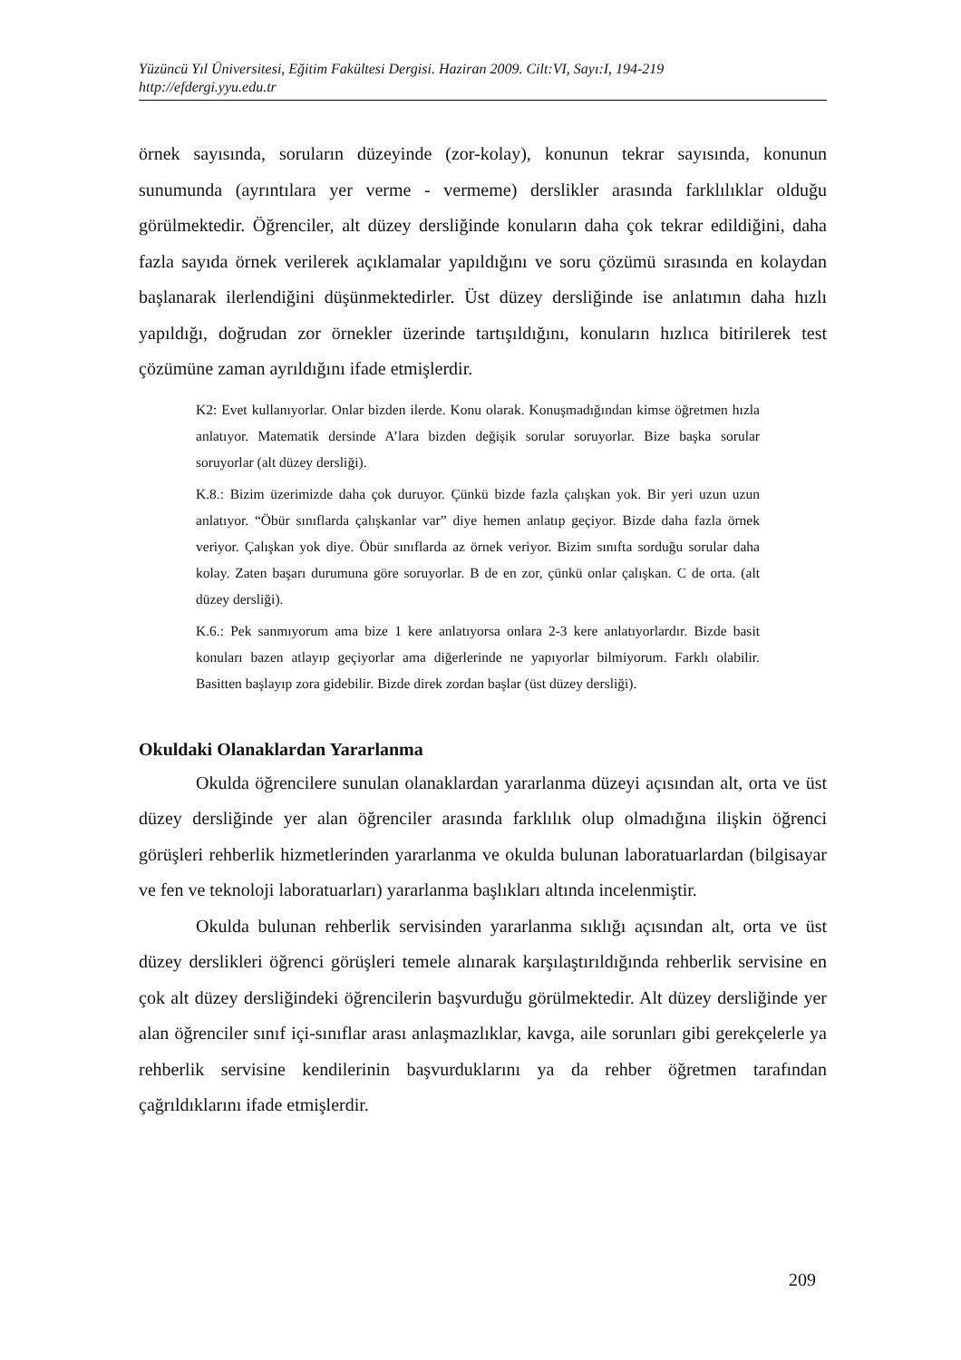Yüzüncü Yıl Üniversitesi, Eğitim Fakültesi Dergisi. Haziran 2009. Cilt:VI, Sayı:I, 194-219
http://efdergi.yyu.edu.tr
örnek sayısında, soruların düzeyinde (zor-kolay), konunun tekrar sayısında, konunun sunumunda (ayrıntılara yer verme - vermeme) derslikler arasında farklılıklar olduğu görülmektedir. Öğrenciler, alt düzey dersliğinde konuların daha çok tekrar edildiğini, daha fazla sayıda örnek verilerek açıklamalar yapıldığını ve soru çözümü sırasında en kolaydan başlanarak ilerlendiğini düşünmektedirler. Üst düzey dersliğinde ise anlatımın daha hızlı yapıldığı, doğrudan zor örnekler üzerinde tartışıldığını, konuların hızlıca bitirilerek test çözümüne zaman ayrıldığını ifade etmişlerdir.
K2: Evet kullanıyorlar. Onlar bizden ilerde. Konu olarak. Konuşmadığından kimse öğretmen hızla anlatıyor. Matematik dersinde A’lara bizden değişik sorular soruyorlar. Bize başka sorular soruyorlar (alt düzey dersliği).
K.8.: Bizim üzerimizde daha çok duruyor. Çünkü bizde fazla çalışkan yok. Bir yeri uzun uzun anlatıyor. “Öbür sınıflarda çalışkanlar var” diye hemen anlatıp geçiyor. Bizde daha fazla örnek veriyor. Çalışkan yok diye. Öbür sınıflarda az örnek veriyor. Bizim sınıfta sorduğu sorular daha kolay. Zaten başarı durumuna göre soruyorlar. B de en zor, çünkü onlar çalışkan. C de orta. (alt düzey dersliği).
K.6.: Pek sanmıyorum ama bize 1 kere anlatıyorsa onlara 2-3 kere anlatıyorlardır. Bizde basit konuları bazen atlayıp geçiyorlar ama diğerlerinde ne yapıyorlar bilmiyorum. Farklı olabilir. Basitten başlayıp zora gidebilir. Bizde direk zordan başlar (üst düzey dersliği).
Okuldaki Olanaklardan Yararlanma
Okulda öğrencilere sunulan olanaklardan yararlanma düzeyi açısından alt, orta ve üst düzey dersliğinde yer alan öğrenciler arasında farklılık olup olmadığına ilişkin öğrenci görüşleri rehberlik hizmetlerinden yararlanma ve okulda bulunan laboratuarlardan (bilgisayar ve fen ve teknoloji laboratuarları) yararlanma başlıkları altında incelenmiştir.
Okulda bulunan rehberlik servisinden yararlanma sıklığı açısından alt, orta ve üst düzey derslikleri öğrenci görüşleri temele alınarak karşılaştırıldığında rehberlik servisine en çok alt düzey dersliğindeki öğrencilerin başvurduğu görülmektedir. Alt düzey dersliğinde yer alan öğrenciler sınıf içi-sınıflar arası anlaşmazlıklar, kavga, aile sorunları gibi gerekçelerle ya rehberlik servisine kendilerinin başvurduklarını ya da rehber öğretmen tarafından çağrıldıklarını ifade etmişlerdir.
209